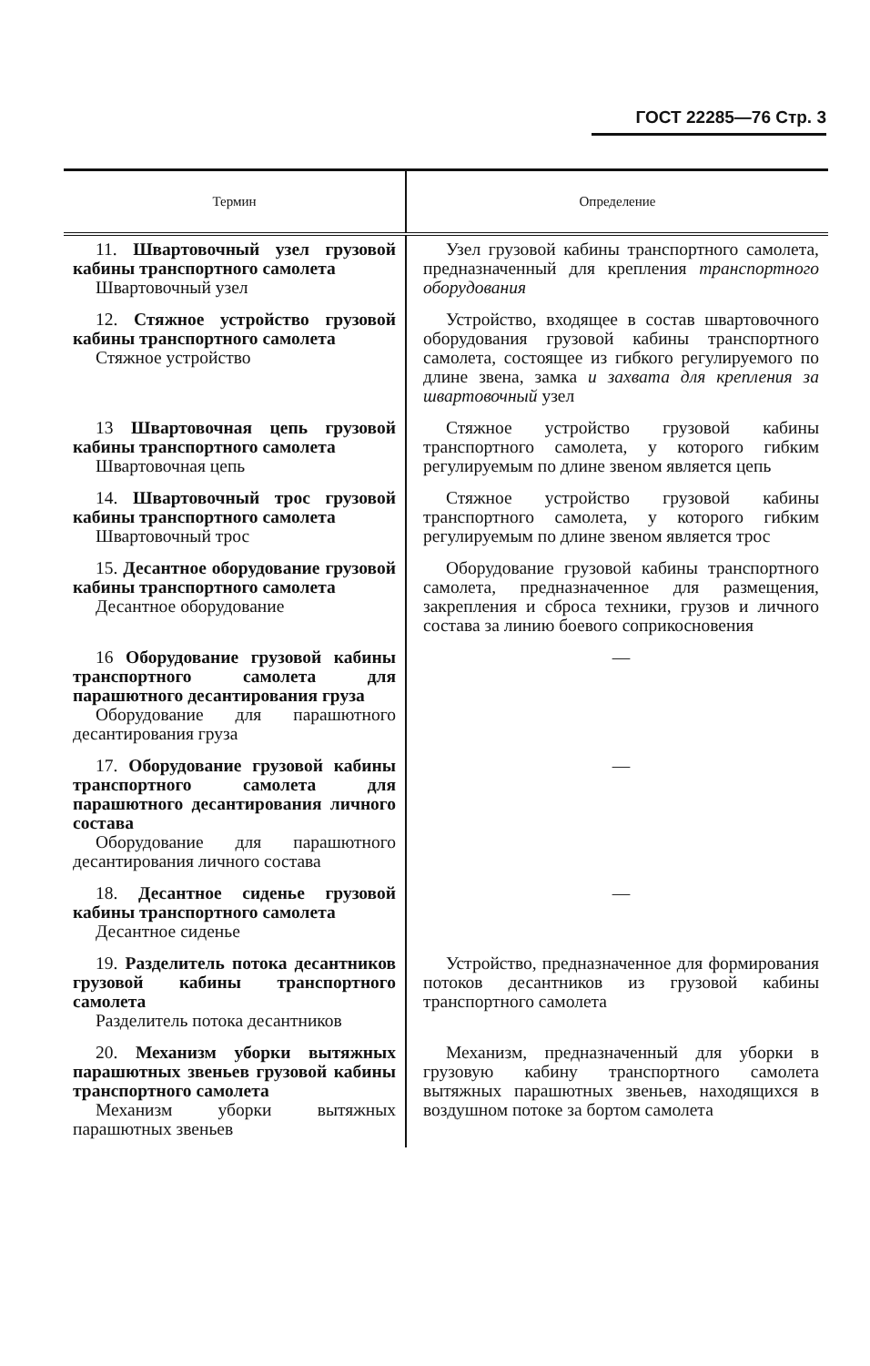ГОСТ 22285—76 Стр. 3
| Термин | Определение |
| --- | --- |
| 11. Швартовочный узел грузовой кабины транспортного самолета Швартовочный узел | Узел грузовой кабины транспортного самолета, предназначенный для крепления транспортного оборудования |
| 12. Стяжное устройство грузовой кабины транспортного самолета Стяжное устройство | Устройство, входящее в состав швартовочного оборудования грузовой кабины транспортного самолета, состоящее из гибкого регулируемого по длине звена, замка и захвата для крепления за швартовочный узел |
| 13 Швартовочная цепь грузовой кабины транспортного самолета Швартовочная цепь | Стяжное устройство грузовой кабины транспортного самолета, у которого гибким регулируемым по длине звеном является цепь |
| 14. Швартовочный трос грузовой кабины транспортного самолета Швартовочный трос | Стяжное устройство грузовой кабины транспортного самолета, у которого гибким регулируемым по длине звеном является трос |
| 15. Десантное оборудование грузовой кабины транспортного самолета Десантное оборудование | Оборудование грузовой кабины транспортного самолета, предназначенное для размещения, закрепления и сброса техники, грузов и личного состава за линию боевого соприкосновения |
| 16 Оборудование грузовой кабины транспортного самолета для парашютного десантирования груза Оборудование для парашютного десантирования груза | — |
| 17. Оборудование грузовой кабины транспортного самолета для парашютного десантирования личного состава Оборудование для парашютного десантирования личного состава | — |
| 18. Десантное сиденье грузовой кабины транспортного самолета Десантное сиденье | — |
| 19. Разделитель потока десантников грузовой кабины транспортного самолета Разделитель потока десантников | Устройство, предназначенное для формирования потоков десантников из грузовой кабины транспортного самолета |
| 20. Механизм уборки вытяжных парашютных звеньев грузовой кабины транспортного самолета Механизм уборки вытяжных парашютных звеньев | Механизм, предназначенный для уборки в грузовую кабину транспортного самолета вытяжных парашютных звеньев, находящихся в воздушном потоке за бортом самолета |